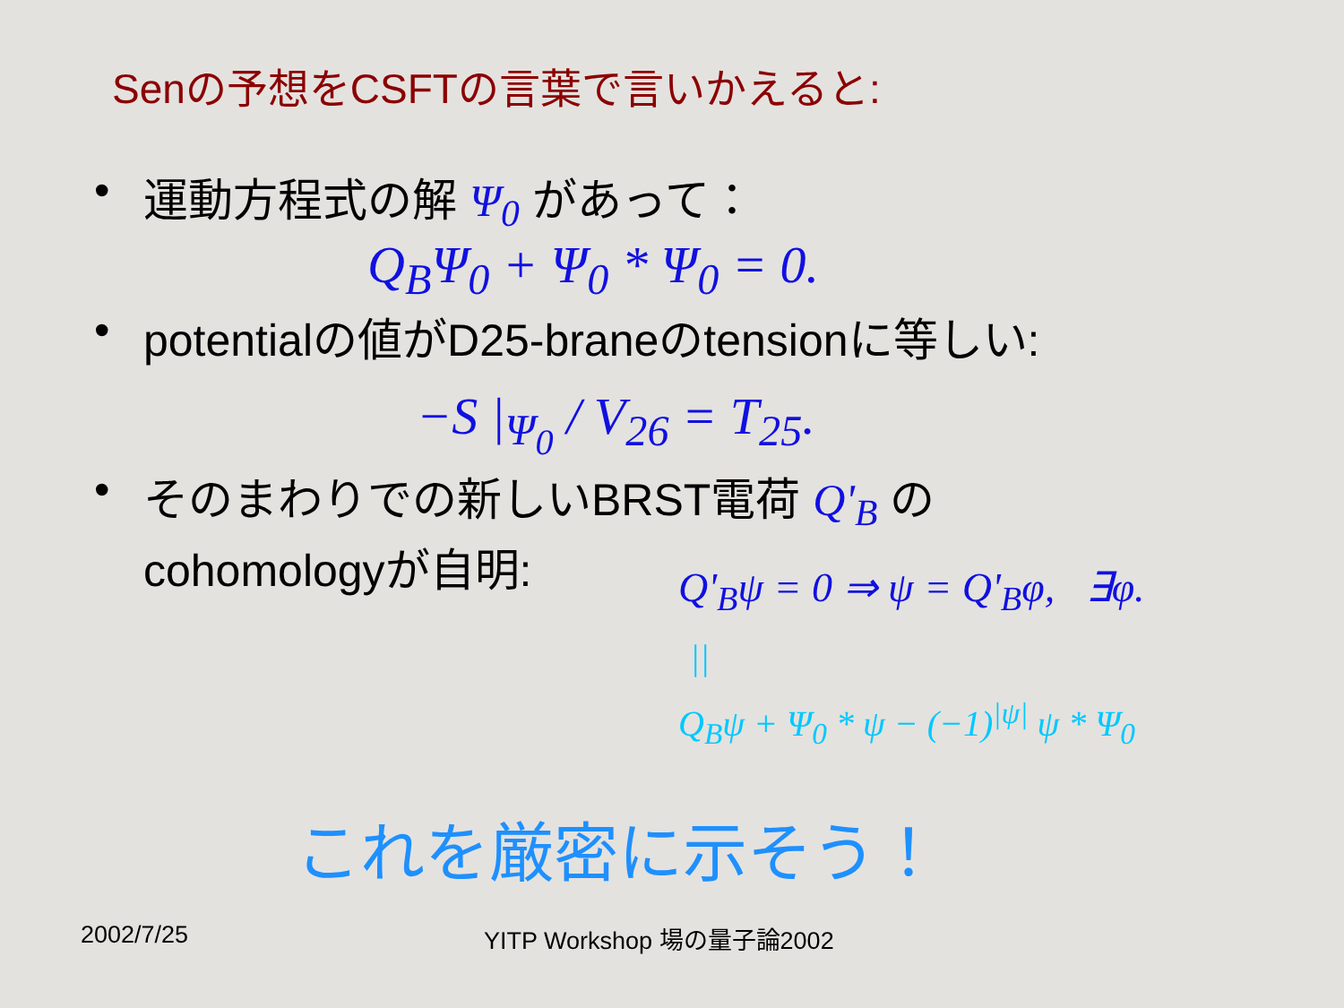Senの予想をCSFTの言葉で言いかえると:
• 運動方程式の解 Ψ<sub>0</sub> があって：
Q<sub>B</sub>Ψ<sub>0</sub> + Ψ<sub>0</sub> * Ψ<sub>0</sub> = 0.
• potentialの値がD25-braneのtensionに等しい:
−S |<sub>Ψ<sub>0</sub></sub> / V<sub>26</sub> = T<sub>25</sub>.
• そのまわりでの新しいBRST電荷 Q'<sub>B</sub> の
cohomologyが自明:
Q'<sub>B</sub>ψ = 0 ⇒ ψ = Q'<sub>B</sub>φ, ∃φ.
||
Q<sub>B</sub>ψ + Ψ<sub>0</sub> * ψ − (−1)<sup>|ψ|</sup> ψ * Ψ<sub>0</sub>
これを厳密に示そう！
2002/7/25 YITP Workshop 場の量子論2002